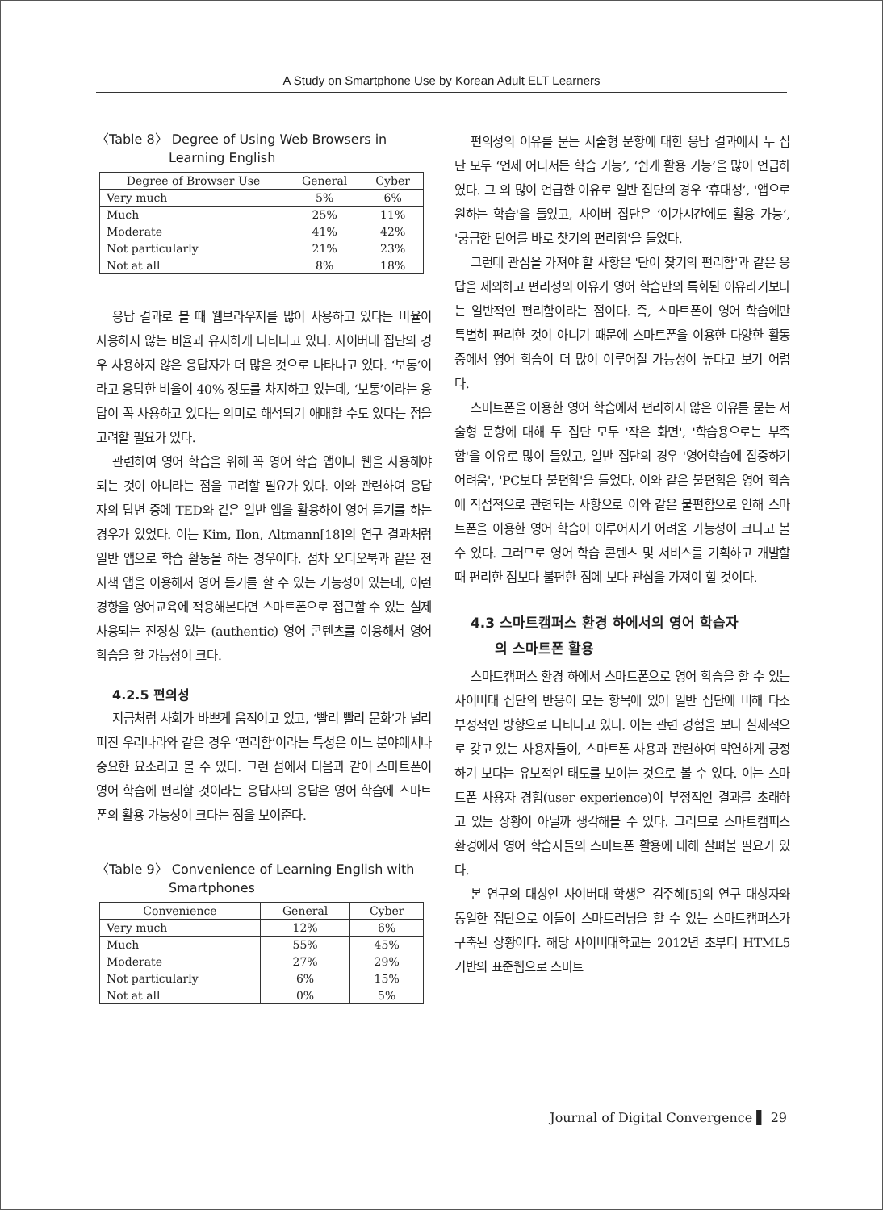A Study on Smartphone Use by Korean Adult ELT Learners
〈Table 8〉 Degree of Using Web Browsers in
Learning English
| Degree of Browser Use | General | Cyber |
| --- | --- | --- |
| Very much | 5% | 6% |
| Much | 25% | 11% |
| Moderate | 41% | 42% |
| Not particularly | 21% | 23% |
| Not at all | 8% | 18% |
응답 결과로 볼 때 웹브라우저를 많이 사용하고 있다는 비율이 사용하지 않는 비율과 유사하게 나타나고 있다. 사이버대 집단의 경우 사용하지 않은 응답자가 더 많은 것으로 나타나고 있다. ‘보통’이라고 응답한 비율이 40% 정도를 차지하고 있는데, ‘보통’이라는 응답이 꼭 사용하고 있다는 의미로 해석되기 애매할 수도 있다는 점을 고려할 필요가 있다.
관련하여 영어 학습을 위해 꼭 영어 학습 앱이나 웹을 사용해야 되는 것이 아니라는 점을 고려할 필요가 있다. 이와 관련하여 응답자의 답변 중에 TED와 같은 일반 앱을 활용하여 영어 듣기를 하는 경우가 있었다. 이는 Kim, Ilon, Altmann[18]의 연구 결과처럼 일반 앱으로 학습 활동을 하는 경우이다. 점차 오디오북과 같은 전자책 앱을 이용해서 영어 듣기를 할 수 있는 가능성이 있는데, 이런 경향을 영어교육에 적용해본다면 스마트폰으로 접근할 수 있는 실제 사용되는 진정성 있는 (authentic) 영어 콘텐츠를 이용해서 영어 학습을 할 가능성이 크다.
4.2.5 편의성
지금처럼 사회가 바쁘게 움직이고 있고, ‘빨리 빨리 문화’가 널리 퍼진 우리나라와 같은 경우 ‘편리함’이라는 특성은 어느 분야에서나 중요한 요소라고 볼 수 있다. 그런 점에서 다음과 같이 스마트폰이 영어 학습에 편리할 것이라는 응답자의 응답은 영어 학습에 스마트폰의 활용 가능성이 크다는 점을 보여준다.
〈Table 9〉 Convenience of Learning English with
Smartphones
| Convenience | General | Cyber |
| --- | --- | --- |
| Very much | 12% | 6% |
| Much | 55% | 45% |
| Moderate | 27% | 29% |
| Not particularly | 6% | 15% |
| Not at all | 0% | 5% |
편의성의 이유를 묻는 서술형 문항에 대한 응답 결과에서 두 집단 모두 ‘언제 어디서든 학습 가능’, ‘쉽게 활용 가능’을 많이 언급하였다. 그 외 많이 언급한 이유로 일반 집단의 경우 ‘휴대성’, '앱으로 원하는 학습'을 들었고, 사이버 집단은 ‘여가시간에도 활용 가능’, '궁금한 단어를 바로 찾기의 편리함'을 들었다.
그런데 관심을 가져야 할 사항은 '단어 찾기의 편리함'과 같은 응답을 제외하고 편리성의 이유가 영어 학습만의 특화된 이유라기보다는 일반적인 편리함이라는 점이다. 즉, 스마트폰이 영어 학습에만 특별히 편리한 것이 아니기 때문에 스마트폰을 이용한 다양한 활동 중에서 영어 학습이 더 많이 이루어질 가능성이 높다고 보기 어렵다.
스마트폰을 이용한 영어 학습에서 편리하지 않은 이유를 묻는 서술형 문항에 대해 두 집단 모두 '작은 화면', '학습용으로는 부족함'을 이유로 많이 들었고, 일반 집단의 경우 '영어학습에 집중하기 어려움', 'PC보다 불편함'을 들었다. 이와 같은 불편함은 영어 학습에 직접적으로 관련되는 사항으로 이와 같은 불편함으로 인해 스마트폰을 이용한 영어 학습이 이루어지기 어려울 가능성이 크다고 볼 수 있다. 그러므로 영어 학습 콘텐츠 및 서비스를 기획하고 개발할 때 편리한 점보다 불편한 점에 보다 관심을 가져야 할 것이다.
4.3 스마트캠퍼스 환경 하에서의 영어 학습자
의 스마트폰 활용
스마트캠퍼스 환경 하에서 스마트폰으로 영어 학습을 할 수 있는 사이버대 집단의 반응이 모든 항목에 있어 일반 집단에 비해 다소 부정적인 방향으로 나타나고 있다. 이는 관련 경험을 보다 실제적으로 갖고 있는 사용자들이, 스마트폰 사용과 관련하여 막연하게 긍정하기 보다는 유보적인 태도를 보이는 것으로 볼 수 있다. 이는 스마트폰 사용자 경험(user experience)이 부정적인 결과를 초래하고 있는 상황이 아닐까 생각해볼 수 있다. 그러므로 스마트캠퍼스 환경에서 영어 학습자들의 스마트폰 활용에 대해 살펴볼 필요가 있다.
본 연구의 대상인 사이버대 학생은 김주혜[5]의 연구 대상자와 동일한 집단으로 이들이 스마트러닝을 할 수 있는 스마트캠퍼스가 구축된 상황이다. 해당 사이버대학교는 2012년 초부터 HTML5 기반의 표준웹으로 스마트
Journal of Digital Convergence ▌ 29